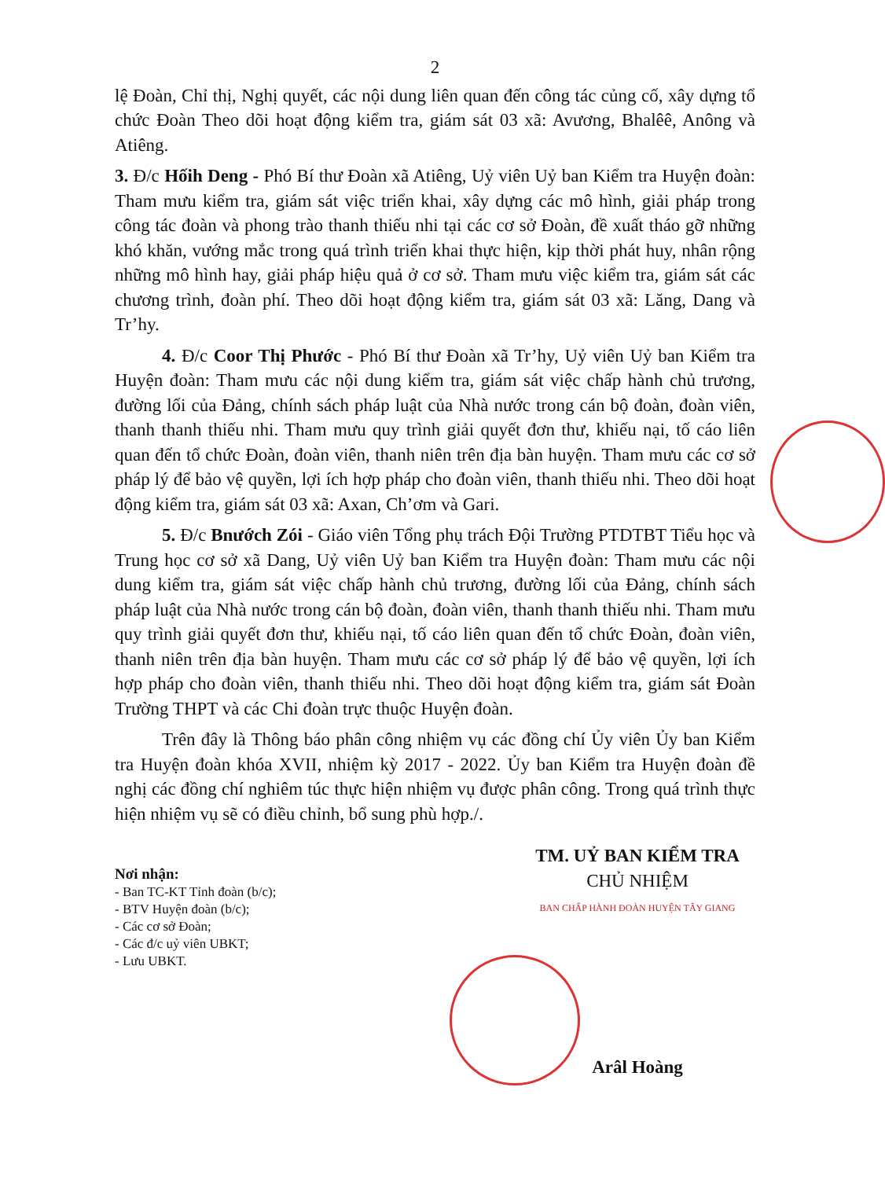2
lệ Đoàn, Chỉ thị, Nghị quyết, các nội dung liên quan đến công tác củng cố, xây dựng tổ chức Đoàn Theo dõi hoạt động kiểm tra, giám sát 03 xã: Avương, Bhalêê, Anông và Atiêng.
3. Đ/c Hốih Deng - Phó Bí thư Đoàn xã Atiêng, Uỷ viên Uỷ ban Kiểm tra Huyện đoàn: Tham mưu kiểm tra, giám sát việc triển khai, xây dựng các mô hình, giải pháp trong công tác đoàn và phong trào thanh thiếu nhi tại các cơ sở Đoàn, đề xuất tháo gỡ những khó khăn, vướng mắc trong quá trình triển khai thực hiện, kịp thời phát huy, nhân rộng những mô hình hay, giải pháp hiệu quả ở cơ sở. Tham mưu việc kiểm tra, giám sát các chương trình, đoàn phí. Theo dõi hoạt động kiểm tra, giám sát 03 xã: Lăng, Dang và Tr’hy.
4. Đ/c Coor Thị Phước - Phó Bí thư Đoàn xã Tr’hy, Uỷ viên Uỷ ban Kiểm tra Huyện đoàn: Tham mưu các nội dung kiểm tra, giám sát việc chấp hành chủ trương, đường lối của Đảng, chính sách pháp luật của Nhà nước trong cán bộ đoàn, đoàn viên, thanh thanh thiếu nhi. Tham mưu quy trình giải quyết đơn thư, khiếu nại, tố cáo liên quan đến tổ chức Đoàn, đoàn viên, thanh niên trên địa bàn huyện. Tham mưu các cơ sở pháp lý để bảo vệ quyền, lợi ích hợp pháp cho đoàn viên, thanh thiếu nhi. Theo dõi hoạt động kiểm tra, giám sát 03 xã: Axan, Ch’ơm và Gari.
5. Đ/c Bnướch Zói - Giáo viên Tổng phụ trách Đội Trường PTDTBT Tiểu học và Trung học cơ sở xã Dang, Uỷ viên Uỷ ban Kiểm tra Huyện đoàn: Tham mưu các nội dung kiểm tra, giám sát việc chấp hành chủ trương, đường lối của Đảng, chính sách pháp luật của Nhà nước trong cán bộ đoàn, đoàn viên, thanh thanh thiếu nhi. Tham mưu quy trình giải quyết đơn thư, khiếu nại, tố cáo liên quan đến tổ chức Đoàn, đoàn viên, thanh niên trên địa bàn huyện. Tham mưu các cơ sở pháp lý để bảo vệ quyền, lợi ích hợp pháp cho đoàn viên, thanh thiếu nhi. Theo dõi hoạt động kiểm tra, giám sát Đoàn Trường THPT và các Chi đoàn trực thuộc Huyện đoàn.
Trên đây là Thông báo phân công nhiệm vụ các đồng chí Ủy viên Ủy ban Kiểm tra Huyện đoàn khóa XVII, nhiệm kỳ 2017 - 2022. Ủy ban Kiểm tra Huyện đoàn đề nghị các đồng chí nghiêm túc thực hiện nhiệm vụ được phân công. Trong quá trình thực hiện nhiệm vụ sẽ có điều chỉnh, bổ sung phù hợp./.
Nơi nhận:
- Ban TC-KT Tỉnh đoàn (b/c);
- BTV Huyện đoàn (b/c);
- Các cơ sở Đoàn;
- Các đ/c uỷ viên UBKT;
- Lưu UBKT.
TM. UỶ BAN KIỂM TRA
CHỦ NHIỆM
BAN CHẤP HÀNH ĐOÀN HUYỆN TÂY GIANG
Arâl Hoàng